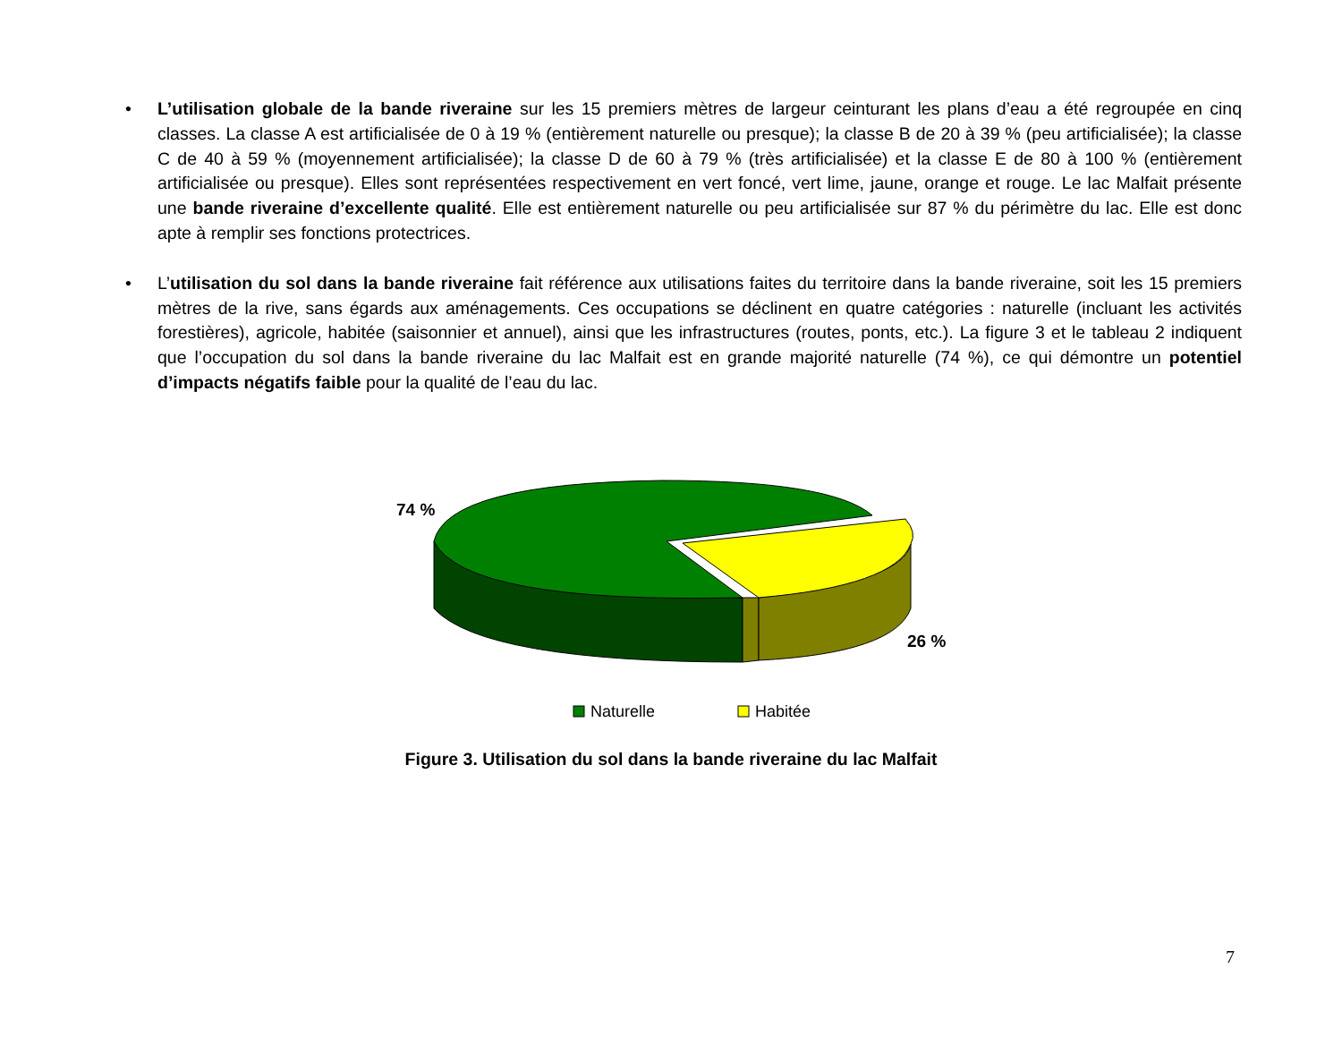• L’utilisation globale de la bande riveraine sur les 15 premiers mètres de largeur ceinturant les plans d’eau a été regroupée en cinq classes. La classe A est artificialisée de 0 à 19 % (entièrement naturelle ou presque); la classe B de 20 à 39 % (peu artificialisée); la classe C de 40 à 59 % (moyennement artificialisée); la classe D de 60 à 79 % (très artificialisée) et la classe E de 80 à 100 % (entièrement artificialisée ou presque). Elles sont représentées respectivement en vert foncé, vert lime, jaune, orange et rouge. Le lac Malfait présente une bande riveraine d’excellente qualité. Elle est entièrement naturelle ou peu artificialisée sur 87 % du périmètre du lac. Elle est donc apte à remplir ses fonctions protectrices.
• L’utilisation du sol dans la bande riveraine fait référence aux utilisations faites du territoire dans la bande riveraine, soit les 15 premiers mètres de la rive, sans égards aux aménagements. Ces occupations se déclinent en quatre catégories : naturelle (incluant les activités forestières), agricole, habitée (saisonnier et annuel), ainsi que les infrastructures (routes, ponts, etc.). La figure 3 et le tableau 2 indiquent que l’occupation du sol dans la bande riveraine du lac Malfait est en grande majorité naturelle (74 %), ce qui démontre un potentiel d’impacts négatifs faible pour la qualité de l’eau du lac.
74 %
26 %
Naturelle
Habitée
Figure 3. Utilisation du sol dans la bande riveraine du lac Malfait
7